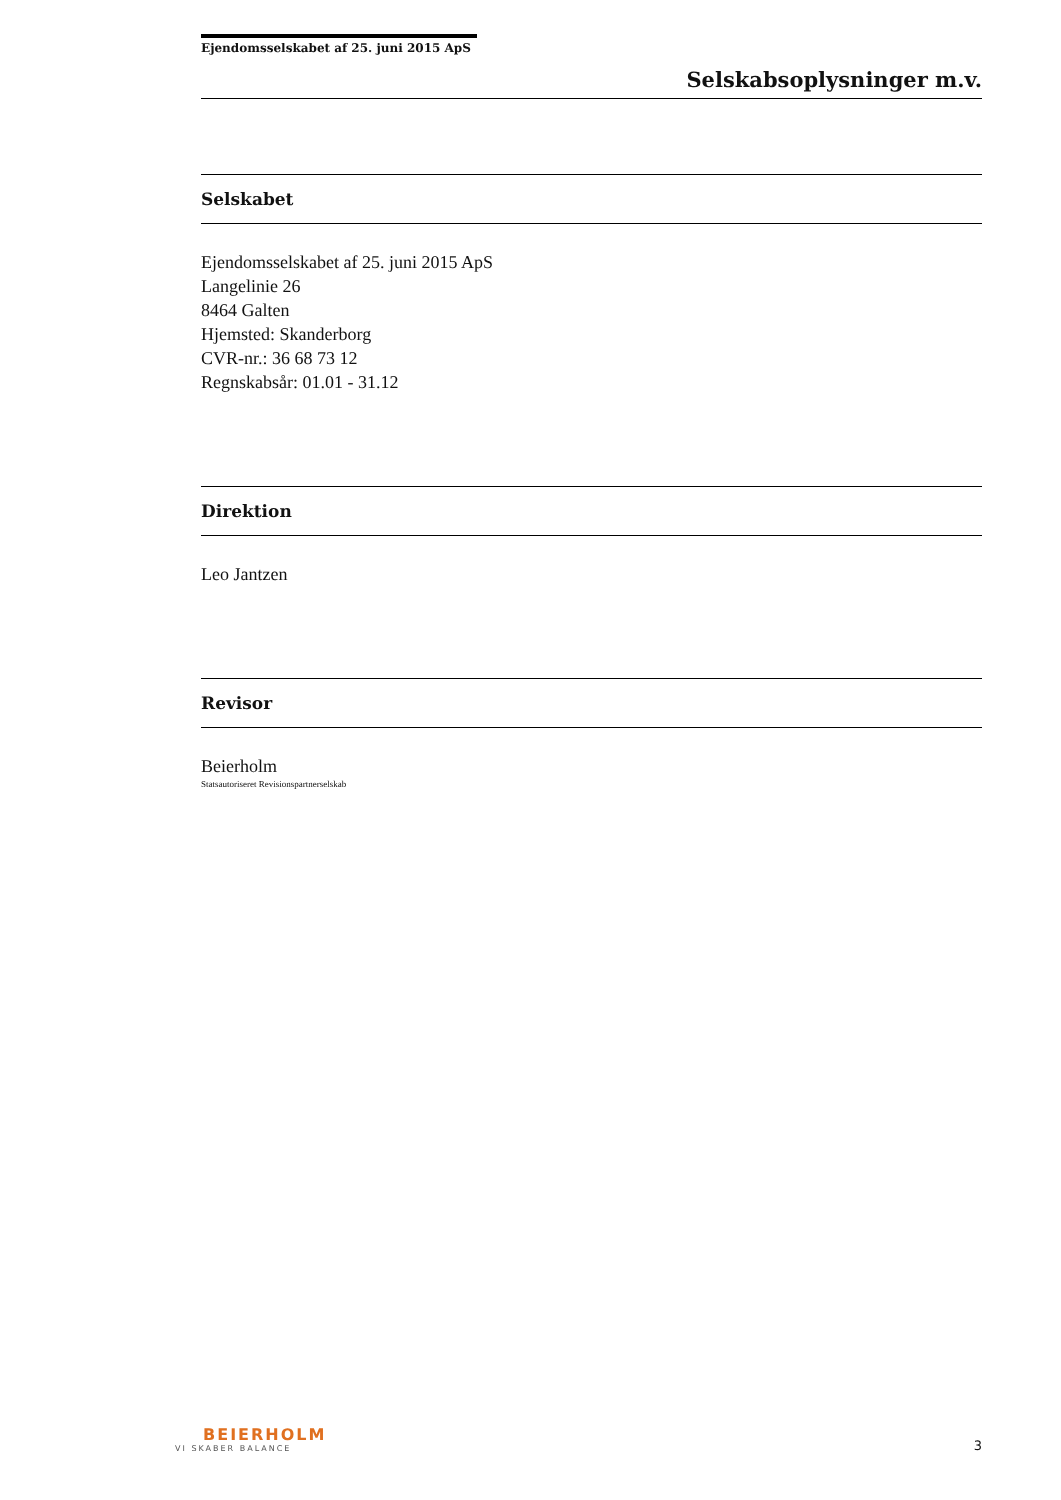Ejendomsselskabet af 25. juni 2015 ApS
Selskabsoplysninger m.v.
Selskabet
Ejendomsselskabet af 25. juni 2015 ApS
Langelinie 26
8464 Galten
Hjemsted: Skanderborg
CVR-nr.: 36 68 73 12
Regnskabsår: 01.01 - 31.12
Direktion
Leo Jantzen
Revisor
Beierholm
Statsautoriseret Revisionspartnerselskab
BEIERHOLM
VI SKABER BALANCE
3